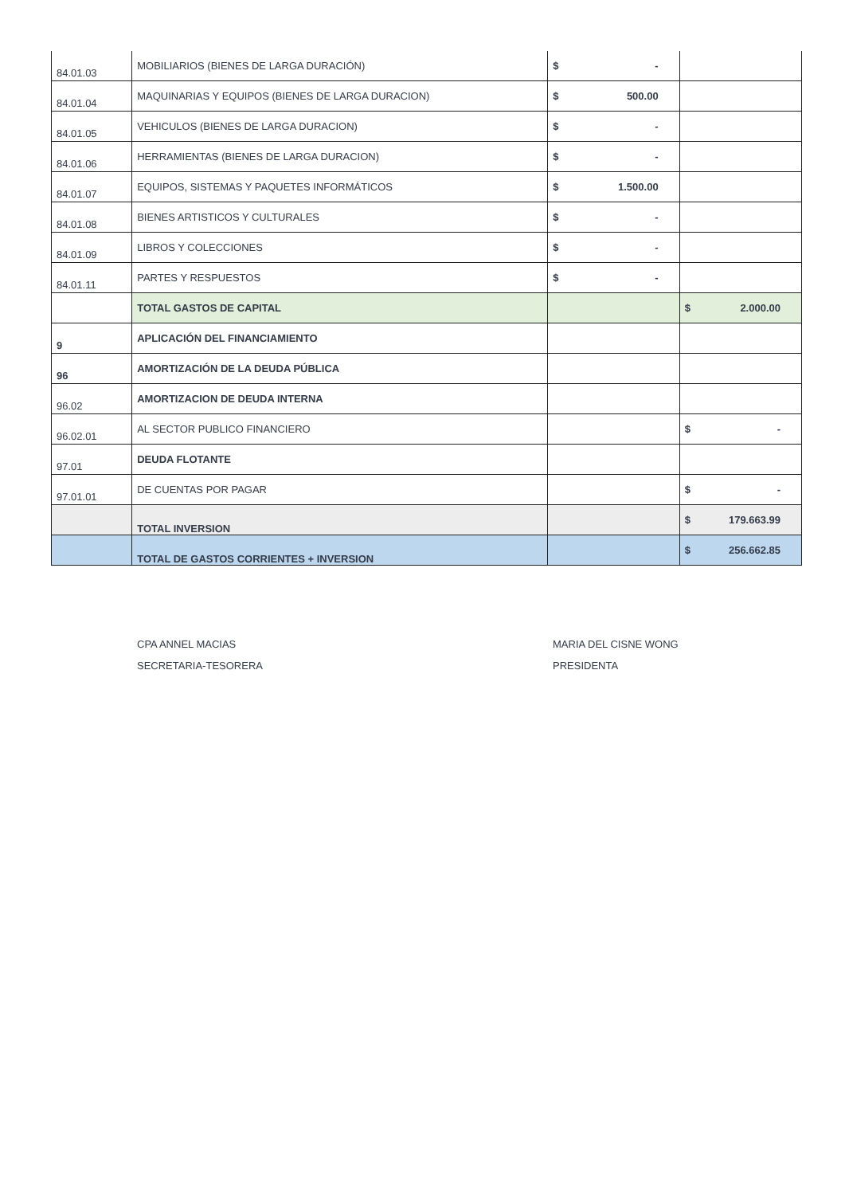| 84.01.03 | MOBILIARIOS (BIENES DE LARGA DURACIÓN) | $ - | |
| 84.01.04 | MAQUINARIAS Y EQUIPOS (BIENES DE LARGA DURACION) | $ 500.00 | |
| 84.01.05 | VEHICULOS (BIENES DE LARGA DURACION) | $ - | |
| 84.01.06 | HERRAMIENTAS (BIENES DE LARGA DURACION) | $ - | |
| 84.01.07 | EQUIPOS, SISTEMAS Y PAQUETES INFORMÁTICOS | $ 1.500.00 | |
| 84.01.08 | BIENES ARTISTICOS Y CULTURALES | $ - | |
| 84.01.09 | LIBROS Y COLECCIONES | $ - | |
| 84.01.11 | PARTES Y RESPUESTOS | $ - | |
| | TOTAL GASTOS DE CAPITAL | | $ 2.000.00 |
| 9 | APLICACIÓN DEL FINANCIAMIENTO | | |
| 96 | AMORTIZACIÓN DE LA DEUDA PÚBLICA | | |
| 96.02 | AMORTIZACION DE DEUDA INTERNA | | |
| 96.02.01 | AL SECTOR PUBLICO FINANCIERO | | $ - |
| 97.01 | DEUDA FLOTANTE | | |
| 97.01.01 | DE CUENTAS POR PAGAR | | $ - |
| | TOTAL INVERSION | | $ 179.663.99 |
| | TOTAL DE GASTOS CORRIENTES + INVERSION | | $ 256.662.85 |
CPA ANNEL MACIAS
SECRETARIA-TESORERA
MARIA DEL CISNE WONG
PRESIDENTA